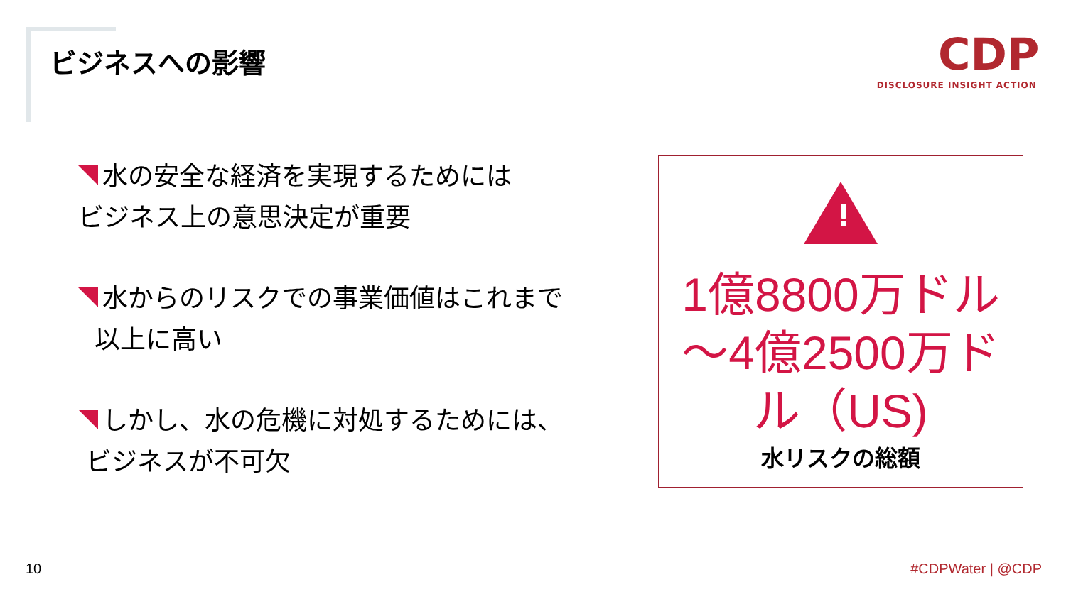ビジネスへの影響
CDP
DISCLOSURE INSIGHT ACTION
水の安全な経済を実現するためには
ビジネス上の意思決定が重要
水からのリスクでの事業価値はこれまで
以上に高い
しかし、水の危機に対処するためには、
ビジネスが不可欠
!
1億8800万ドル～4億2500万ドル（US)
水リスクの総額
10 #CDPWater | @CDP